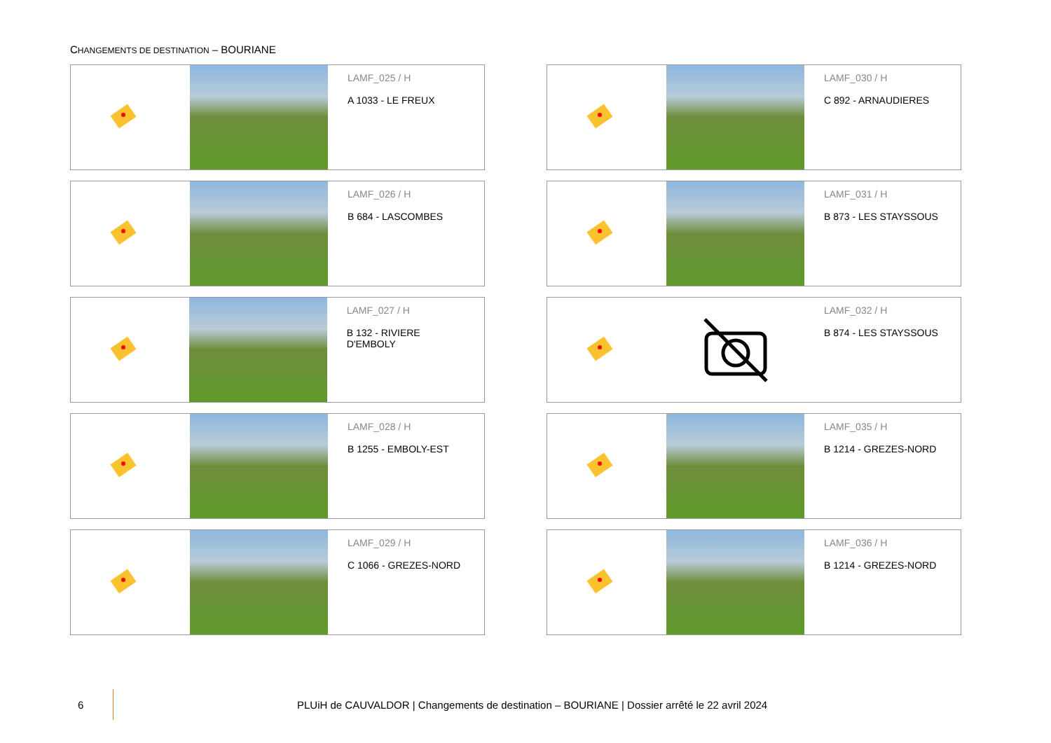CHANGEMENTS DE DESTINATION – BOURIANE
LAMF_025 / H
A 1033 - LE FREUX
LAMF_030 / H
C 892 - ARNAUDIERES
LAMF_026 / H
B 684 - LASCOMBES
LAMF_031 / H
B 873 - LES STAYSSOUS
LAMF_027 / H
B 132 - RIVIERE D'EMBOLY
LAMF_032 / H
B 874 - LES STAYSSOUS
LAMF_028 / H
B 1255 - EMBOLY-EST
LAMF_035 / H
B 1214 - GREZES-NORD
LAMF_029 / H
C 1066 - GREZES-NORD
LAMF_036 / H
B 1214 - GREZES-NORD
6
PLUiH de CAUVALDOR | Changements de destination – BOURIANE | Dossier arrêté le 22 avril 2024